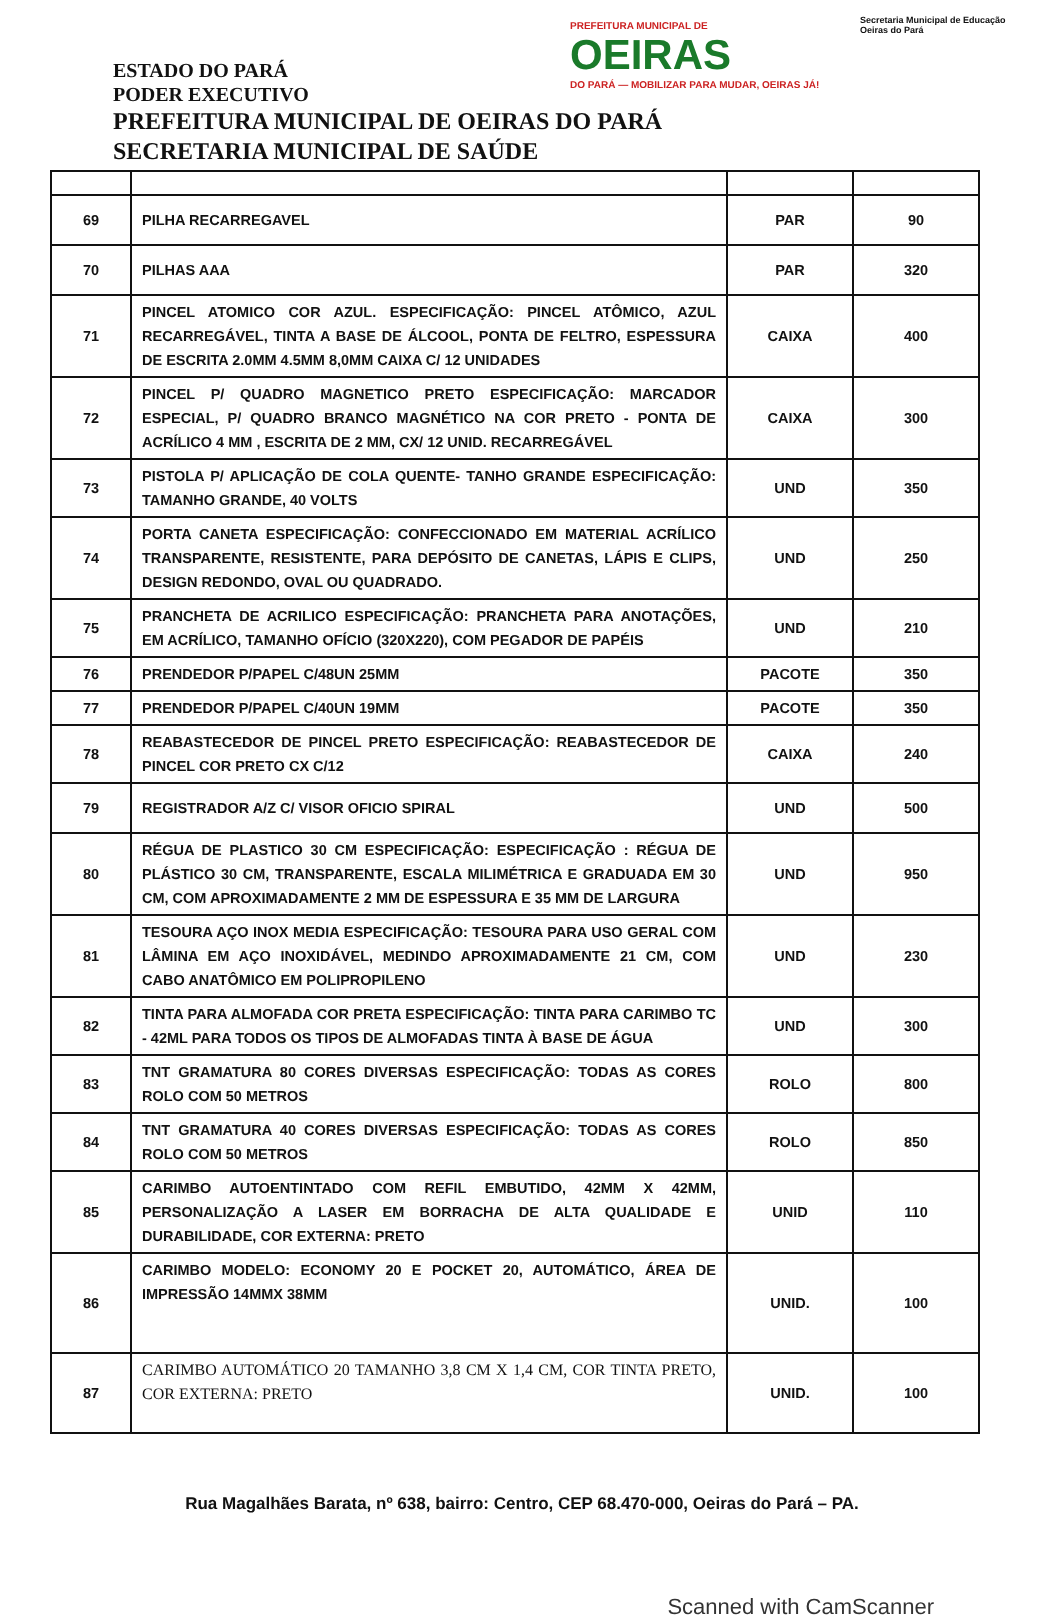PREFEITURA MUNICIPAL DE
OEIRAS
DO PARÁ — MOBILIZAR PARA MUDAR, OEIRAS JÁ!
Secretaria Municipal de Educação
Oeiras do Pará
ESTADO DO PARÁ
PODER EXECUTIVO
PREFEITURA MUNICIPAL DE OEIRAS DO PARÁ
SECRETARIA MUNICIPAL DE SAÚDE
| 69 | PILHA RECARREGAVEL | PAR | 90 |
| 70 | PILHAS AAA | PAR | 320 |
| 71 | PINCEL ATOMICO COR AZUL. ESPECIFICAÇÃO: PINCEL ATÔMICO, AZUL RECARREGÁVEL, TINTA A BASE DE ÁLCOOL, PONTA DE FELTRO, ESPESSURA DE ESCRITA 2.0MM 4.5MM 8,0MM CAIXA C/ 12 UNIDADES | CAIXA | 400 |
| 72 | PINCEL P/ QUADRO MAGNETICO PRETO ESPECIFICAÇÃO: MARCADOR ESPECIAL, P/ QUADRO BRANCO MAGNÉTICO NA COR PRETO - PONTA DE ACRÍLICO 4 MM , ESCRITA DE 2 MM, CX/ 12 UNID. RECARREGÁVEL | CAIXA | 300 |
| 73 | PISTOLA P/ APLICAÇÃO DE COLA QUENTE- TANHO GRANDE ESPECIFICAÇÃO: TAMANHO GRANDE, 40 VOLTS | UND | 350 |
| 74 | PORTA CANETA ESPECIFICAÇÃO: CONFECCIONADO EM MATERIAL ACRÍLICO TRANSPARENTE, RESISTENTE, PARA DEPÓSITO DE CANETAS, LÁPIS E CLIPS, DESIGN REDONDO, OVAL OU QUADRADO. | UND | 250 |
| 75 | PRANCHETA DE ACRILICO ESPECIFICAÇÃO: PRANCHETA PARA ANOTAÇÕES, EM ACRÍLICO, TAMANHO OFÍCIO (320X220), COM PEGADOR DE PAPÉIS | UND | 210 |
| 76 | PRENDEDOR P/PAPEL C/48UN 25MM | PACOTE | 350 |
| 77 | PRENDEDOR P/PAPEL C/40UN 19MM | PACOTE | 350 |
| 78 | REABASTECEDOR DE PINCEL PRETO ESPECIFICAÇÃO: REABASTECEDOR DE PINCEL COR PRETO CX C/12 | CAIXA | 240 |
| 79 | REGISTRADOR A/Z C/ VISOR OFICIO SPIRAL | UND | 500 |
| 80 | RÉGUA DE PLASTICO 30 CM ESPECIFICAÇÃO: ESPECIFICAÇÃO : RÉGUA DE PLÁSTICO 30 CM, TRANSPARENTE, ESCALA MILIMÉTRICA E GRADUADA EM 30 CM, COM APROXIMADAMENTE 2 MM DE ESPESSURA E 35 MM DE LARGURA | UND | 950 |
| 81 | TESOURA AÇO INOX MEDIA ESPECIFICAÇÃO: TESOURA PARA USO GERAL COM LÂMINA EM AÇO INOXIDÁVEL, MEDINDO APROXIMADAMENTE 21 CM, COM CABO ANATÔMICO EM POLIPROPILENO | UND | 230 |
| 82 | TINTA PARA ALMOFADA COR PRETA ESPECIFICAÇÃO: TINTA PARA CARIMBO TC - 42ML PARA TODOS OS TIPOS DE ALMOFADAS TINTA À BASE DE ÁGUA | UND | 300 |
| 83 | TNT GRAMATURA 80 CORES DIVERSAS ESPECIFICAÇÃO: TODAS AS CORES ROLO COM 50 METROS | ROLO | 800 |
| 84 | TNT GRAMATURA 40 CORES DIVERSAS ESPECIFICAÇÃO: TODAS AS CORES ROLO COM 50 METROS | ROLO | 850 |
| 85 | CARIMBO AUTOENTINTADO COM REFIL EMBUTIDO, 42MM X 42MM, PERSONALIZAÇÃO A LASER EM BORRACHA DE ALTA QUALIDADE E DURABILIDADE, COR EXTERNA: PRETO | UNID | 110 |
| 86 | CARIMBO MODELO: ECONOMY 20 E POCKET 20, AUTOMÁTICO, ÁREA DE IMPRESSÃO 14MMX 38MM | UNID. | 100 |
| 87 | CARIMBO AUTOMÁTICO 20 TAMANHO 3,8 CM X 1,4 CM, COR TINTA PRETO, COR EXTERNA: PRETO | UNID. | 100 |
Rua Magalhães Barata, nº 638, bairro: Centro, CEP 68.470-000, Oeiras do Pará – PA.
Scanned with CamScanner